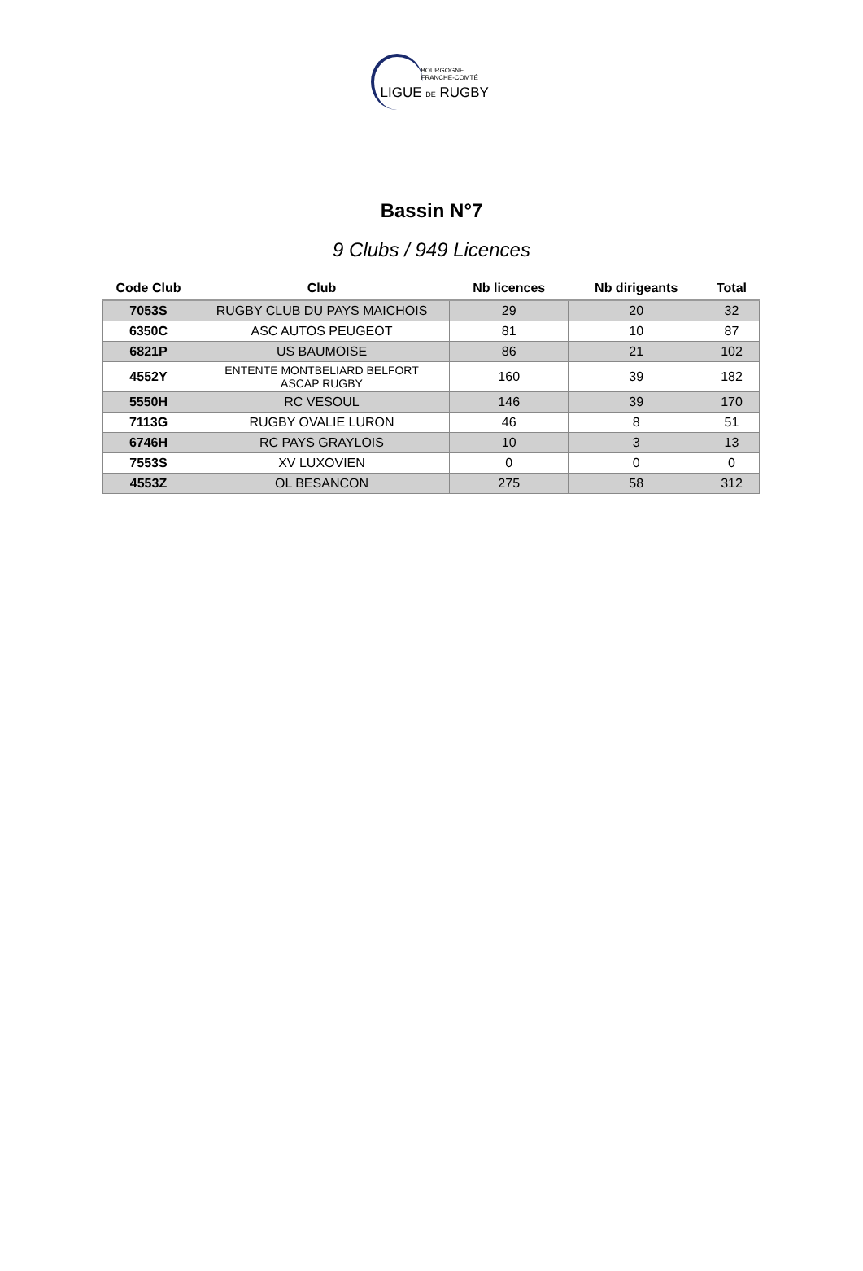BOURGOGNE
FRANCHE-COMTÉ
LIGUE DE RUGBY
Bassin N°7
9 Clubs / 949 Licences
| Code Club | Club | Nb licences | Nb dirigeants | Total |
| --- | --- | --- | --- | --- |
| 7053S | RUGBY CLUB DU PAYS MAICHOIS | 29 | 20 | 32 |
| 6350C | ASC AUTOS PEUGEOT | 81 | 10 | 87 |
| 6821P | US BAUMOISE | 86 | 21 | 102 |
| 4552Y | ENTENTE MONTBELIARD BELFORT ASCAP RUGBY | 160 | 39 | 182 |
| 5550H | RC VESOUL | 146 | 39 | 170 |
| 7113G | RUGBY OVALIE LURON | 46 | 8 | 51 |
| 6746H | RC PAYS GRAYLOIS | 10 | 3 | 13 |
| 7553S | XV LUXOVIEN | 0 | 0 | 0 |
| 4553Z | OL BESANCON | 275 | 58 | 312 |